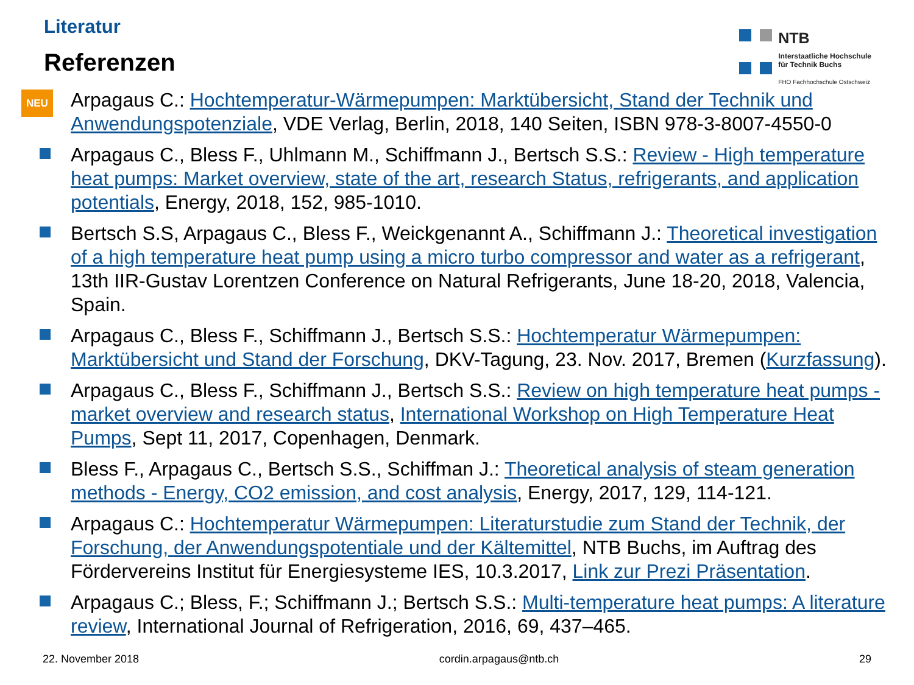Literatur
Referenzen
NTB
Interstaatliche Hochschule
für Technik Buchs
FHO Fachhochschule Ostschweiz
NEU Arpagaus C.: Hochtemperatur-Wärmepumpen: Marktübersicht, Stand der Technik und Anwendungspotenziale, VDE Verlag, Berlin, 2018, 140 Seiten, ISBN 978-3-8007-4550-0
Arpagaus C., Bless F., Uhlmann M., Schiffmann J., Bertsch S.S.: Review - High temperature heat pumps: Market overview, state of the art, research Status, refrigerants, and application potentials, Energy, 2018, 152, 985-1010.
Bertsch S.S, Arpagaus C., Bless F., Weickgenannt A., Schiffmann J.: Theoretical investigation of a high temperature heat pump using a micro turbo compressor and water as a refrigerant, 13th IIR-Gustav Lorentzen Conference on Natural Refrigerants, June 18-20, 2018, Valencia, Spain.
Arpagaus C., Bless F., Schiffmann J., Bertsch S.S.: Hochtemperatur Wärmepumpen: Marktübersicht und Stand der Forschung, DKV-Tagung, 23. Nov. 2017, Bremen (Kurzfassung).
Arpagaus C., Bless F., Schiffmann J., Bertsch S.S.: Review on high temperature heat pumps - market overview and research status, International Workshop on High Temperature Heat Pumps, Sept 11, 2017, Copenhagen, Denmark.
Bless F., Arpagaus C., Bertsch S.S., Schiffman J.: Theoretical analysis of steam generation methods - Energy, CO2 emission, and cost analysis, Energy, 2017, 129, 114-121.
Arpagaus C.: Hochtemperatur Wärmepumpen: Literaturstudie zum Stand der Technik, der Forschung, der Anwendungspotentiale und der Kältemittel, NTB Buchs, im Auftrag des Fördervereins Institut für Energiesysteme IES, 10.3.2017, Link zur Prezi Präsentation.
Arpagaus C.; Bless, F.; Schiffmann J.; Bertsch S.S.: Multi-temperature heat pumps: A literature review, International Journal of Refrigeration, 2016, 69, 437–465.
22. November 2018 cordin.arpagaus@ntb.ch 29